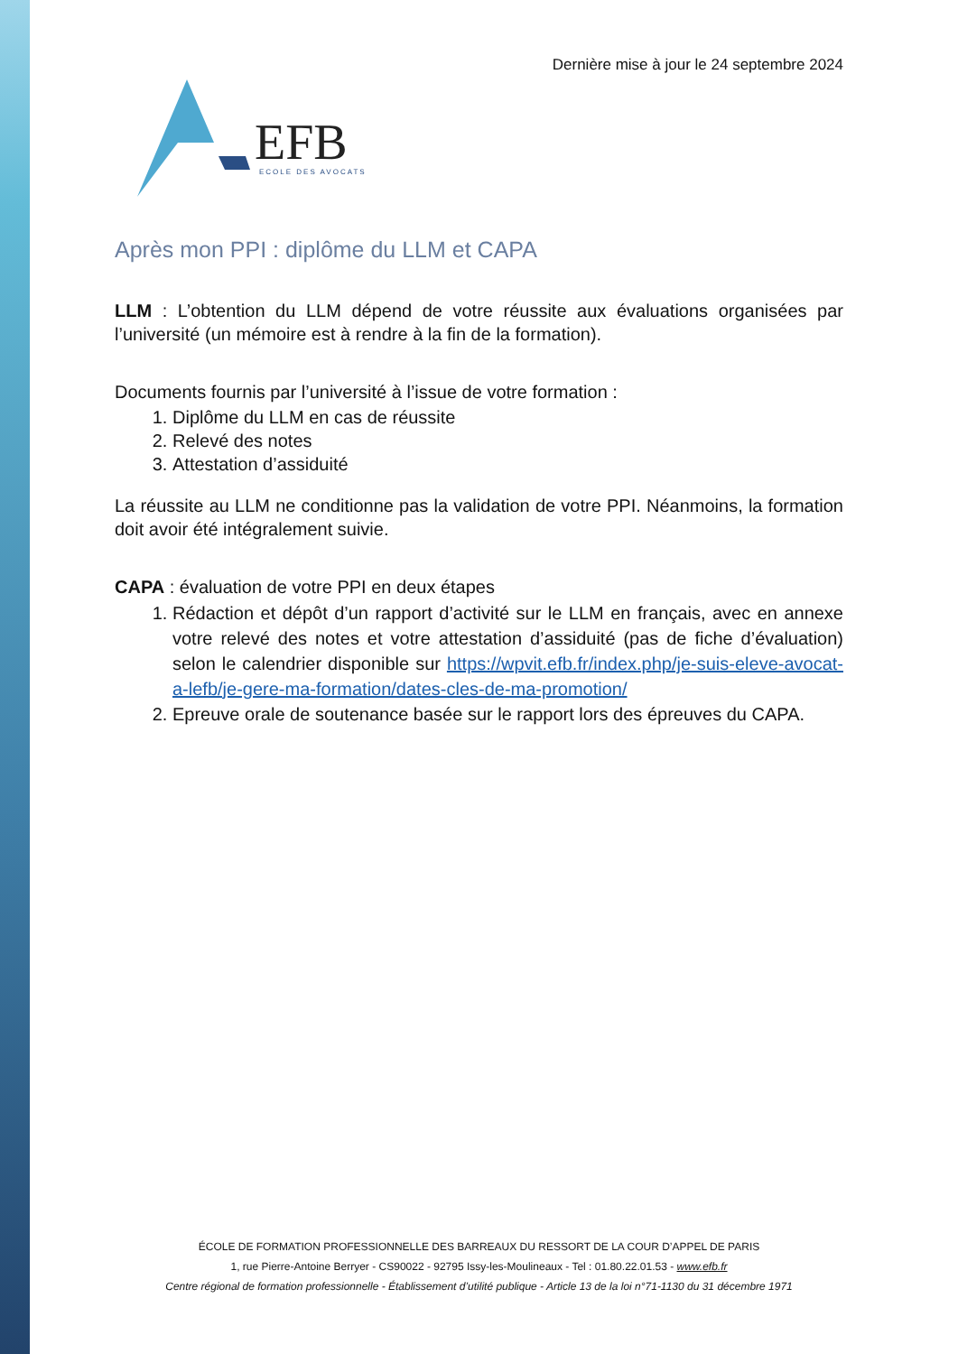Dernière mise à jour le 24 septembre 2024
EFB
ECOLE DES AVOCATS
Après mon PPI : diplôme du LLM et CAPA
LLM : L’obtention du LLM dépend de votre réussite aux évaluations organisées par l’université (un mémoire est à rendre à la fin de la formation).
Documents fournis par l’université à l’issue de votre formation :
1. Diplôme du LLM en cas de réussite
2. Relevé des notes
3. Attestation d’assiduité
La réussite au LLM ne conditionne pas la validation de votre PPI. Néanmoins, la formation doit avoir été intégralement suivie.
CAPA : évaluation de votre PPI en deux étapes
1. Rédaction et dépôt d’un rapport d’activité sur le LLM en français, avec en annexe votre relevé des notes et votre attestation d’assiduité (pas de fiche d’évaluation) selon le calendrier disponible sur https://wpvit.efb.fr/index.php/je-suis-eleve-avocat-a-lefb/je-gere-ma-formation/dates-cles-de-ma-promotion/
2. Epreuve orale de soutenance basée sur le rapport lors des épreuves du CAPA.
ÉCOLE DE FORMATION PROFESSIONNELLE DES BARREAUX DU RESSORT DE LA COUR D’APPEL DE PARIS
1, rue Pierre-Antoine Berryer - CS90022 - 92795 Issy-les-Moulineaux - Tel : 01.80.22.01.53 - www.efb.fr
Centre régional de formation professionnelle - Établissement d’utilité publique - Article 13 de la loi n°71-1130 du 31 décembre 1971